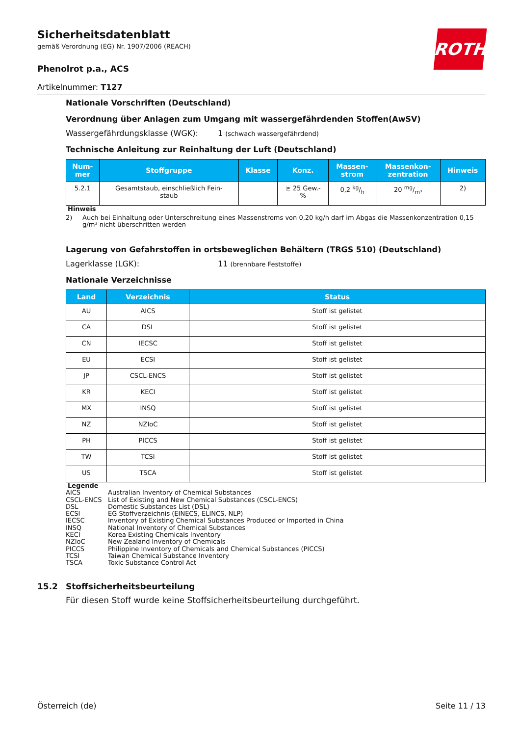ROTH
Sicherheitsdatenblatt
gemäß Verordnung (EG) Nr. 1907/2006 (REACH)
Phenolrot p.a., ACS
Artikelnummer: T127
Nationale Vorschriften (Deutschland)
Verordnung über Anlagen zum Umgang mit wassergefährdenden Stoffen(AwSV)
Wassergefährdungsklasse (WGK): 1 (schwach wassergefährdend)
Technische Anleitung zur Reinhaltung der Luft (Deutschland)
| Num- mer | Stoffgruppe | Klasse | Konz. | Massen- strom | Massenkon- zentration | Hinweis |
| --- | --- | --- | --- | --- | --- | --- |
| 5.2.1 | Gesamtstaub, einschließlich Fein- staub | | ≥ 25 Gew.- % | 0,2 kg/h | 20 mg/m³ | 2) |
Hinweis
2) Auch bei Einhaltung oder Unterschreitung eines Massenstroms von 0,20 kg/h darf im Abgas die Massenkonzentration 0,15 g/m³ nicht überschritten werden
Lagerung von Gefahrstoffen in ortsbeweglichen Behältern (TRGS 510) (Deutschland)
Lagerklasse (LGK): 11 (brennbare Feststoffe)
Nationale Verzeichnisse
| Land | Verzeichnis | Status |
| --- | --- | --- |
| AU | AICS | Stoff ist gelistet |
| CA | DSL | Stoff ist gelistet |
| CN | IECSC | Stoff ist gelistet |
| EU | ECSI | Stoff ist gelistet |
| JP | CSCL-ENCS | Stoff ist gelistet |
| KR | KECI | Stoff ist gelistet |
| MX | INSQ | Stoff ist gelistet |
| NZ | NZIoC | Stoff ist gelistet |
| PH | PICCS | Stoff ist gelistet |
| TW | TCSI | Stoff ist gelistet |
| US | TSCA | Stoff ist gelistet |
Legende
AICS Australian Inventory of Chemical Substances
CSCL-ENCS List of Existing and New Chemical Substances (CSCL-ENCS)
DSL Domestic Substances List (DSL)
ECSI EG Stoffverzeichnis (EINECS, ELINCS, NLP)
IECSC Inventory of Existing Chemical Substances Produced or Imported in China
INSQ National Inventory of Chemical Substances
KECI Korea Existing Chemicals Inventory
NZIoC New Zealand Inventory of Chemicals
PICCS Philippine Inventory of Chemicals and Chemical Substances (PICCS)
TCSI Taiwan Chemical Substance Inventory
TSCA Toxic Substance Control Act
15.2 Stoffsicherheitsbeurteilung
Für diesen Stoff wurde keine Stoffsicherheitsbeurteilung durchgeführt.
Österreich (de) Seite 11 / 13